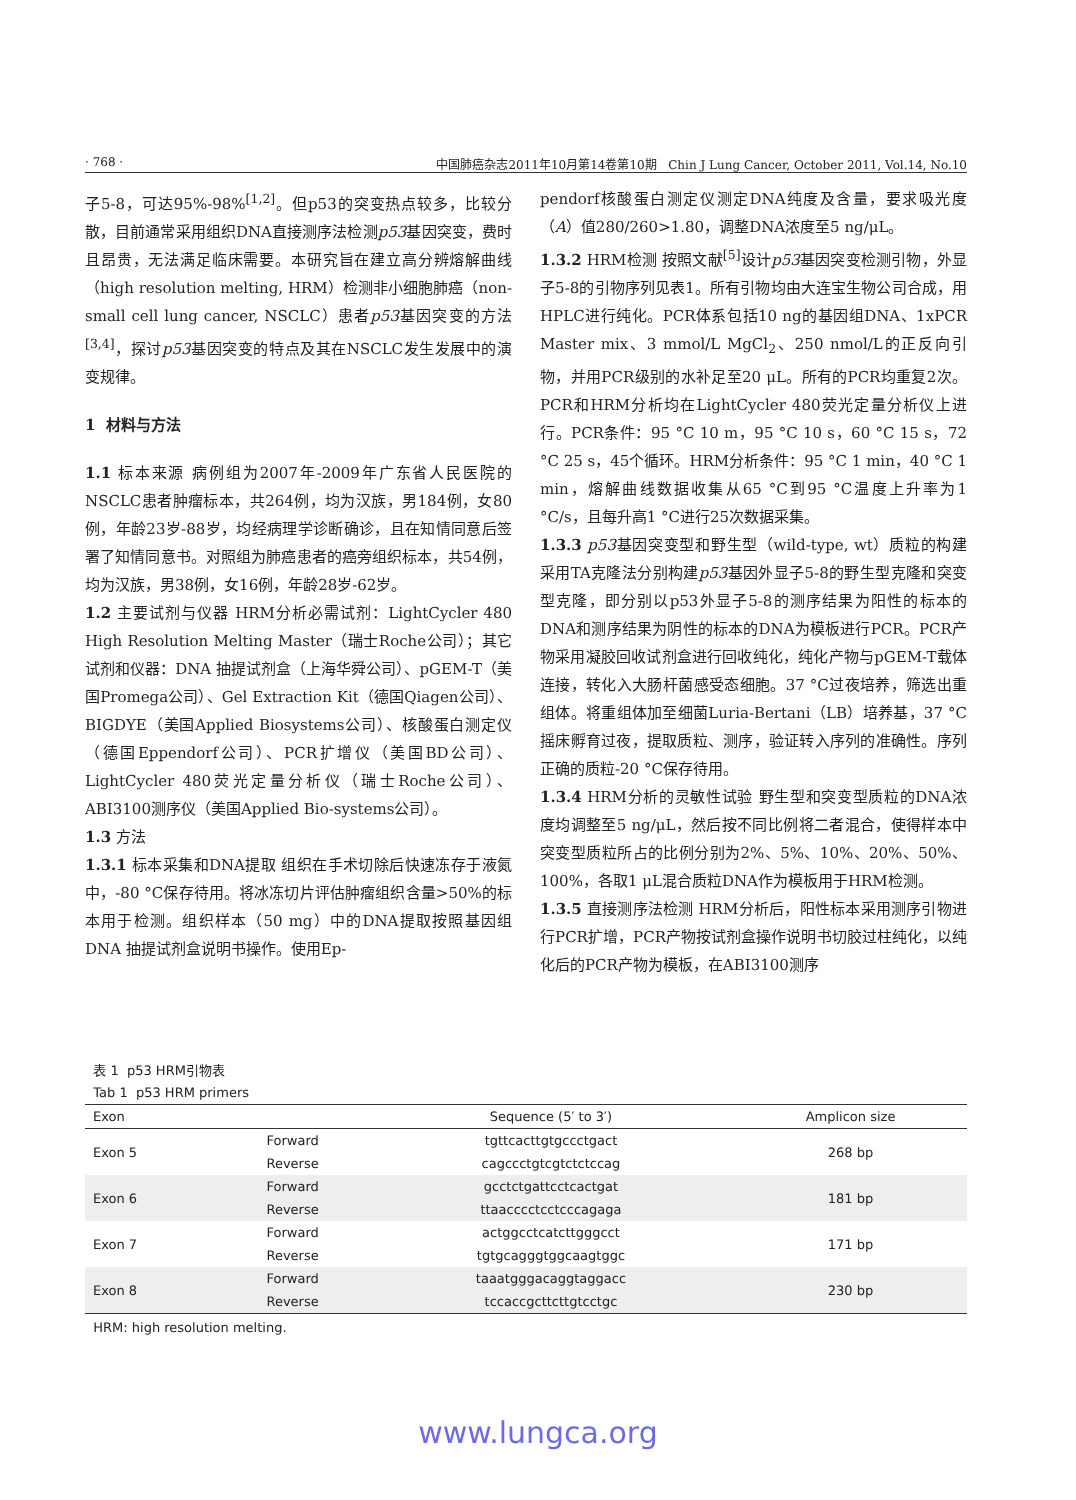· 768 · 中国肺癌杂志2011年10月第14卷第10期 Chin J Lung Cancer, October 2011, Vol.14, No.10
子5-8，可达95%-98%<sup>[1,2]</sup>。但p53的突变热点较多，比较分散，目前通常采用组织DNA直接测序法检测p53基因突变，费时且昂贵，无法满足临床需要。本研究旨在建立高分辨熔解曲线（high resolution melting, HRM）检测非小细胞肺癌（non-small cell lung cancer, NSCLC）患者p53基因突变的方法<sup>[3,4]</sup>，探讨p53基因突变的特点及其在NSCLC发生发展中的演变规律。
1 材料与方法
1.1 标本来源 病例组为2007年-2009年广东省人民医院的NSCLC患者肿瘤标本，共264例，均为汉族，男184例，女80例，年龄23岁-88岁，均经病理学诊断确诊，且在知情同意后签署了知情同意书。对照组为肺癌患者的癌旁组织标本，共54例，均为汉族，男38例，女16例，年龄28岁-62岁。
1.2 主要试剂与仪器 HRM分析必需试剂：LightCycler 480 High Resolution Melting Master（瑞士Roche公司）；其它试剂和仪器：DNA 抽提试剂盒（上海华舜公司）、pGEM-T（美国Promega公司）、Gel Extraction Kit（德国Qiagen公司）、BIGDYE（美国Applied Biosystems公司）、核酸蛋白测定仪（德国Eppendorf公司）、PCR扩增仪（美国BD公司）、LightCycler 480荧光定量分析仪（瑞士Roche公司）、ABI3100测序仪（美国Applied Bio-systems公司）。
1.3 方法
1.3.1 标本采集和DNA提取 组织在手术切除后快速冻存于液氮中，-80 °C保存待用。将冰冻切片评估肿瘤组织含量>50%的标本用于检测。组织样本（50 mg）中的DNA提取按照基因组DNA 抽提试剂盒说明书操作。使用Ep-
pendorf核酸蛋白测定仪测定DNA纯度及含量，要求吸光度（A）值280/260>1.80，调整DNA浓度至5 ng/μL。
1.3.2 HRM检测 按照文献<sup>[5]</sup>设计p53基因突变检测引物，外显子5-8的引物序列见表1。所有引物均由大连宝生物公司合成，用HPLC进行纯化。PCR体系包括10 ng的基因组DNA、1xPCR Master mix、3 mmol/L MgCl<sub>2</sub>、250 nmol/L的正反向引物，并用PCR级别的水补足至20 μL。所有的PCR均重复2次。PCR和HRM分析均在LightCycler 480荧光定量分析仪上进行。PCR条件：95 °C 10 m，95 °C 10 s，60 °C 15 s，72 °C 25 s，45个循环。HRM分析条件：95 °C 1 min，40 °C 1 min，熔解曲线数据收集从65 °C到95 °C温度上升率为1 °C/s，且每升高1 °C进行25次数据采集。
1.3.3 p53基因突变型和野生型（wild-type, wt）质粒的构建 采用TA克隆法分别构建p53基因外显子5-8的野生型克隆和突变型克隆，即分别以p53外显子5-8的测序结果为阳性的标本的DNA和测序结果为阴性的标本的DNA为模板进行PCR。PCR产物采用凝胶回收试剂盒进行回收纯化，纯化产物与pGEM-T载体连接，转化入大肠杆菌感受态细胞。37 °C过夜培养，筛选出重组体。将重组体加至细菌Luria-Bertani（LB）培养基，37 °C摇床孵育过夜，提取质粒、测序，验证转入序列的准确性。序列正确的质粒-20 °C保存待用。
1.3.4 HRM分析的灵敏性试验 野生型和突变型质粒的DNA浓度均调整至5 ng/μL，然后按不同比例将二者混合，使得样本中突变型质粒所占的比例分别为2%、5%、10%、20%、50%、100%，各取1 μL混合质粒DNA作为模板用于HRM检测。
1.3.5 直接测序法检测 HRM分析后，阳性标本采用测序引物进行PCR扩增，PCR产物按试剂盒操作说明书切胶过柱纯化，以纯化后的PCR产物为模板，在ABI3100测序
表 1 p53 HRM引物表
Tab 1 p53 HRM primers
| Exon | | Sequence (5′ to 3′) | Amplicon size |
| --- | --- | --- | --- |
| Exon 5 | Forward | tgttcacttgtgccctgact | 268 bp |
| | Reverse | cagccctgtcgtctctccag | |
| Exon 6 | Forward | gcctctgattcctcactgat | 181 bp |
| | Reverse | ttaacccctcctcccagaga | |
| Exon 7 | Forward | actggcctcatcttgggcct | 171 bp |
| | Reverse | tgtgcagggtggcaagtggc | |
| Exon 8 | Forward | taaatgggacaggtaggacc | 230 bp |
| | Reverse | tccaccgcttcttgtcctgc | |
HRM: high resolution melting.
www.lungca.org